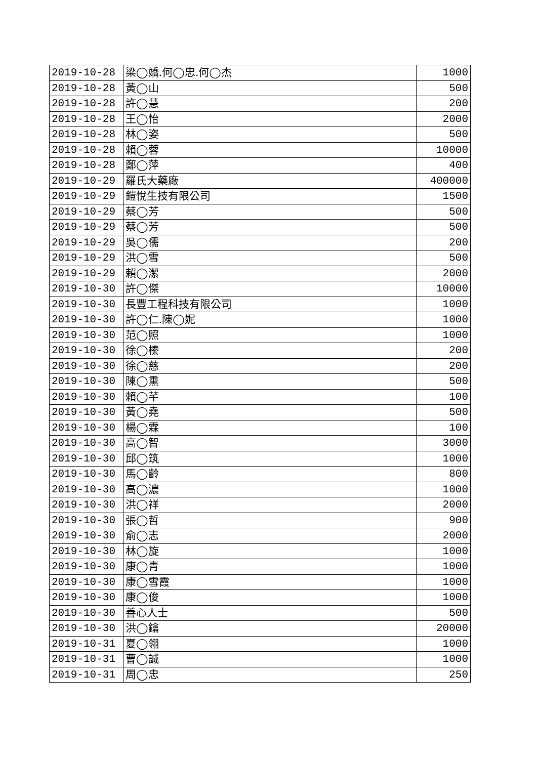| 2019-10-28 | 梁◯嬌.何◯忠.何◯杰 | 1000 |
| 2019-10-28 | 黃◯山 | 500 |
| 2019-10-28 | 許◯慧 | 200 |
| 2019-10-28 | 王◯怡 | 2000 |
| 2019-10-28 | 林◯姿 | 500 |
| 2019-10-28 | 賴◯蓉 | 10000 |
| 2019-10-28 | 鄭◯萍 | 400 |
| 2019-10-29 | 羅氏大藥廠 | 400000 |
| 2019-10-29 | 鎧悅生技有限公司 | 1500 |
| 2019-10-29 | 蔡◯芳 | 500 |
| 2019-10-29 | 蔡◯芳 | 500 |
| 2019-10-29 | 吳◯儒 | 200 |
| 2019-10-29 | 洪◯雪 | 500 |
| 2019-10-29 | 賴◯潔 | 2000 |
| 2019-10-30 | 許◯傑 | 10000 |
| 2019-10-30 | 長豐工程科技有限公司 | 1000 |
| 2019-10-30 | 許◯仁.陳◯妮 | 1000 |
| 2019-10-30 | 范◯照 | 1000 |
| 2019-10-30 | 徐◯榛 | 200 |
| 2019-10-30 | 徐◯慈 | 200 |
| 2019-10-30 | 陳◯熏 | 500 |
| 2019-10-30 | 賴◯芊 | 100 |
| 2019-10-30 | 黃◯堯 | 500 |
| 2019-10-30 | 楊◯霖 | 100 |
| 2019-10-30 | 高◯智 | 3000 |
| 2019-10-30 | 邱◯筑 | 1000 |
| 2019-10-30 | 馬◯齡 | 800 |
| 2019-10-30 | 高◯濃 | 1000 |
| 2019-10-30 | 洪◯祥 | 2000 |
| 2019-10-30 | 張◯哲 | 900 |
| 2019-10-30 | 俞◯志 | 2000 |
| 2019-10-30 | 林◯旋 | 1000 |
| 2019-10-30 | 康◯青 | 1000 |
| 2019-10-30 | 康◯雪霞 | 1000 |
| 2019-10-30 | 康◯俊 | 1000 |
| 2019-10-30 | 善心人士 | 500 |
| 2019-10-30 | 洪◯鑰 | 20000 |
| 2019-10-31 | 夏◯翎 | 1000 |
| 2019-10-31 | 曹◯誠 | 1000 |
| 2019-10-31 | 周◯忠 | 250 |